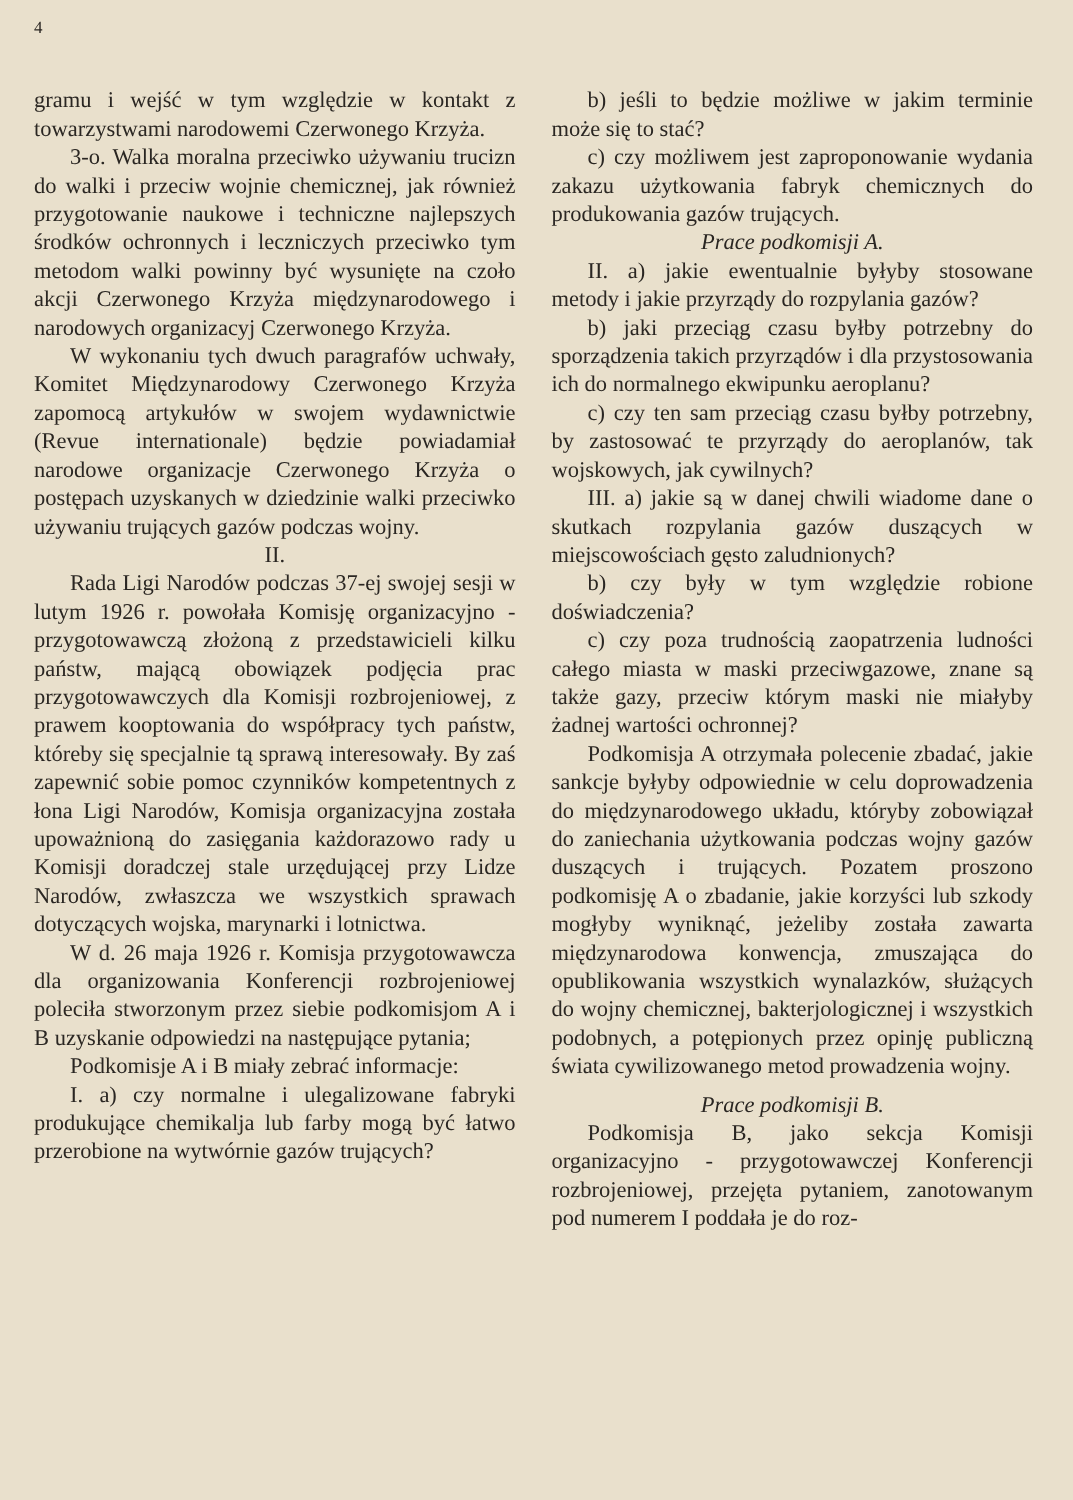4
gramu i wejść w tym względzie w kontakt z towarzystwami narodowemi Czerwonego Krzyża.
3-o. Walka moralna przeciwko używaniu trucizn do walki i przeciw wojnie chemicznej, jak również przygotowanie naukowe i techniczne najlepszych środków ochronnych i leczniczych przeciwko tym metodom walki powinny być wysunięte na czoło akcji Czerwonego Krzyża międzynarodowego i narodowych organizacyj Czerwonego Krzyża.
W wykonaniu tych dwuch paragrafów uchwały, Komitet Międzynarodowy Czerwonego Krzyża zapomocą artykułów w swojem wydawnictwie (Revue internationale) będzie powiadamiał narodowe organizacje Czerwonego Krzyża o postępach uzyskanych w dziedzinie walki przeciwko używaniu trujących gazów podczas wojny.
II.
Rada Ligi Narodów podczas 37-ej swojej sesji w lutym 1926 r. powołała Komisję organizacyjno - przygotowawczą złożoną z przedstawicieli kilku państw, mającą obowiązek podjęcia prac przygotowawczych dla Komisji rozbrojeniowej, z prawem kooptowania do współpracy tych państw, któreby się specjalnie tą sprawą interesowały. By zaś zapewnić sobie pomoc czynników kompetentnych z łona Ligi Narodów, Komisja organizacyjna została upoważnioną do zasięgania każdorazowo rady u Komisji doradczej stale urzędującej przy Lidze Narodów, zwłaszcza we wszystkich sprawach dotyczących wojska, marynarki i lotnictwa.
W d. 26 maja 1926 r. Komisja przygotowawcza dla organizowania Konferencji rozbrojeniowej poleciła stworzonym przez siebie podkomisjom A i B uzyskanie odpowiedzi na następujące pytania;
Podkomisje A i B miały zebrać informacje:
I. a) czy normalne i ulegalizowane fabryki produkujące chemikalja lub farby mogą być łatwo przerobione na wytwórnie gazów trujących?
b) jeśli to będzie możliwe w jakim terminie może się to stać?
c) czy możliwem jest zaproponowanie wydania zakazu użytkowania fabryk chemicznych do produkowania gazów trujących.
Prace podkomisji A.
II. a) jakie ewentualnie byłyby stosowane metody i jakie przyrządy do rozpylania gazów?
b) jaki przeciąg czasu byłby potrzebny do sporządzenia takich przyrządów i dla przystosowania ich do normalnego ekwipunku aeroplanu?
c) czy ten sam przeciąg czasu byłby potrzebny, by zastosować te przyrządy do aeroplanów, tak wojskowych, jak cywilnych?
III. a) jakie są w danej chwili wiadome dane o skutkach rozpylania gazów duszących w miejscowościach gęsto zaludnionych?
b) czy były w tym względzie robione doświadczenia?
c) czy poza trudnością zaopatrzenia ludności całego miasta w maski przeciwgazowe, znane są także gazy, przeciw którym maski nie miałyby żadnej wartości ochronnej?
Podkomisja A otrzymała polecenie zbadać, jakie sankcje byłyby odpowiednie w celu doprowadzenia do międzynarodowego układu, któryby zobowiązał do zaniechania użytkowania podczas wojny gazów duszących i trujących. Pozatem proszono podkomisję A o zbadanie, jakie korzyści lub szkody mogłyby wyniknąć, jeżeliby została zawarta międzynarodowa konwencja, zmuszająca do opublikowania wszystkich wynalazków, służących do wojny chemicznej, bakterjologicznej i wszystkich podobnych, a potępionych przez opinję publiczną świata cywilizowanego metod prowadzenia wojny.
Prace podkomisji B.
Podkomisja B, jako sekcja Komisji organizacyjno - przygotowawczej Konferencji rozbrojeniowej, przejęta pytaniem, zanotowanym pod numerem I poddała je do roz-